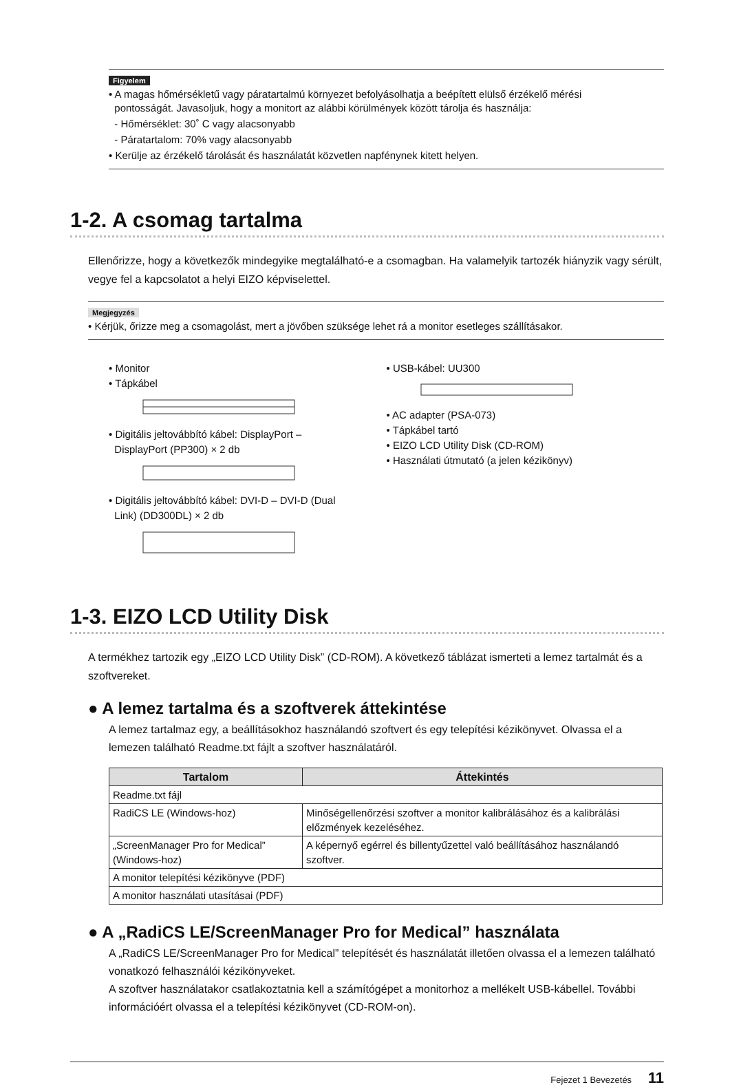Figyelem
• A magas hőmérsékletű vagy páratartalmú környezet befolyásolhatja a beépített elülső érzékelő mérési
pontosságát. Javasoljuk, hogy a monitort az alábbi körülmények között tárolja és használja:
- Hőmérséklet: 30˚ C vagy alacsonyabb
- Páratartalom: 70% vagy alacsonyabb
• Kerülje az érzékelő tárolását és használatát közvetlen napfénynek kitett helyen.
1-2. A csomag tartalma
Ellenőrizze, hogy a következők mindegyike megtalálható-e a csomagban. Ha valamelyik tartozék hiányzik vagy sérült, vegye fel a kapcsolatot a helyi EIZO képviselettel.
Megjegyzés
• Kérjük, őrizze meg a csomagolást, mert a jövőben szüksége lehet rá a monitor esetleges szállításakor.
• Monitor
• Tápkábel • Digitális jeltovábbító kábel: DisplayPort –
DisplayPort (PP300) × 2 db • Digitális jeltovábbító kábel: DVI-D – DVI-D (Dual
Link) (DD300DL) × 2 db
• USB-kábel: UU300 • AC adapter (PSA-073)
• Tápkábel tartó
• EIZO LCD Utility Disk (CD-ROM)
• Használati útmutató (a jelen kézikönyv)
1-3. EIZO LCD Utility Disk
A termékhez tartozik egy „EIZO LCD Utility Disk” (CD-ROM). A következő táblázat ismerteti a lemez tartalmát és a szoftvereket.
● A lemez tartalma és a szoftverek áttekintése
A lemez tartalmaz egy, a beállításokhoz használandó szoftvert és egy telepítési kézikönyvet. Olvassa el a lemezen található Readme.txt fájlt a szoftver használatáról.
| Tartalom | Áttekintés |
| --- | --- |
| Readme.txt fájl | |
| RadiCS LE (Windows-hoz) | Minőségellenőrzési szoftver a monitor kalibrálásához és a kalibrálási előzmények kezeléséhez. |
| „ScreenManager Pro for Medical” (Windows-hoz) | A képernyő egérrel és billentyűzettel való beállításához használandó szoftver. |
| A monitor telepítési kézikönyve (PDF) | |
| A monitor használati utasításai (PDF) | |
● A „RadiCS LE/ScreenManager Pro for Medical” használata
A „RadiCS LE/ScreenManager Pro for Medical” telepítését és használatát illetően olvassa el a lemezen található vonatkozó felhasználói kézikönyveket.
A szoftver használatakor csatlakoztatnia kell a számítógépet a monitorhoz a mellékelt USB-kábellel. További információért olvassa el a telepítési kézikönyvet (CD-ROM-on).
Fejezet 1 Bevezetés 11